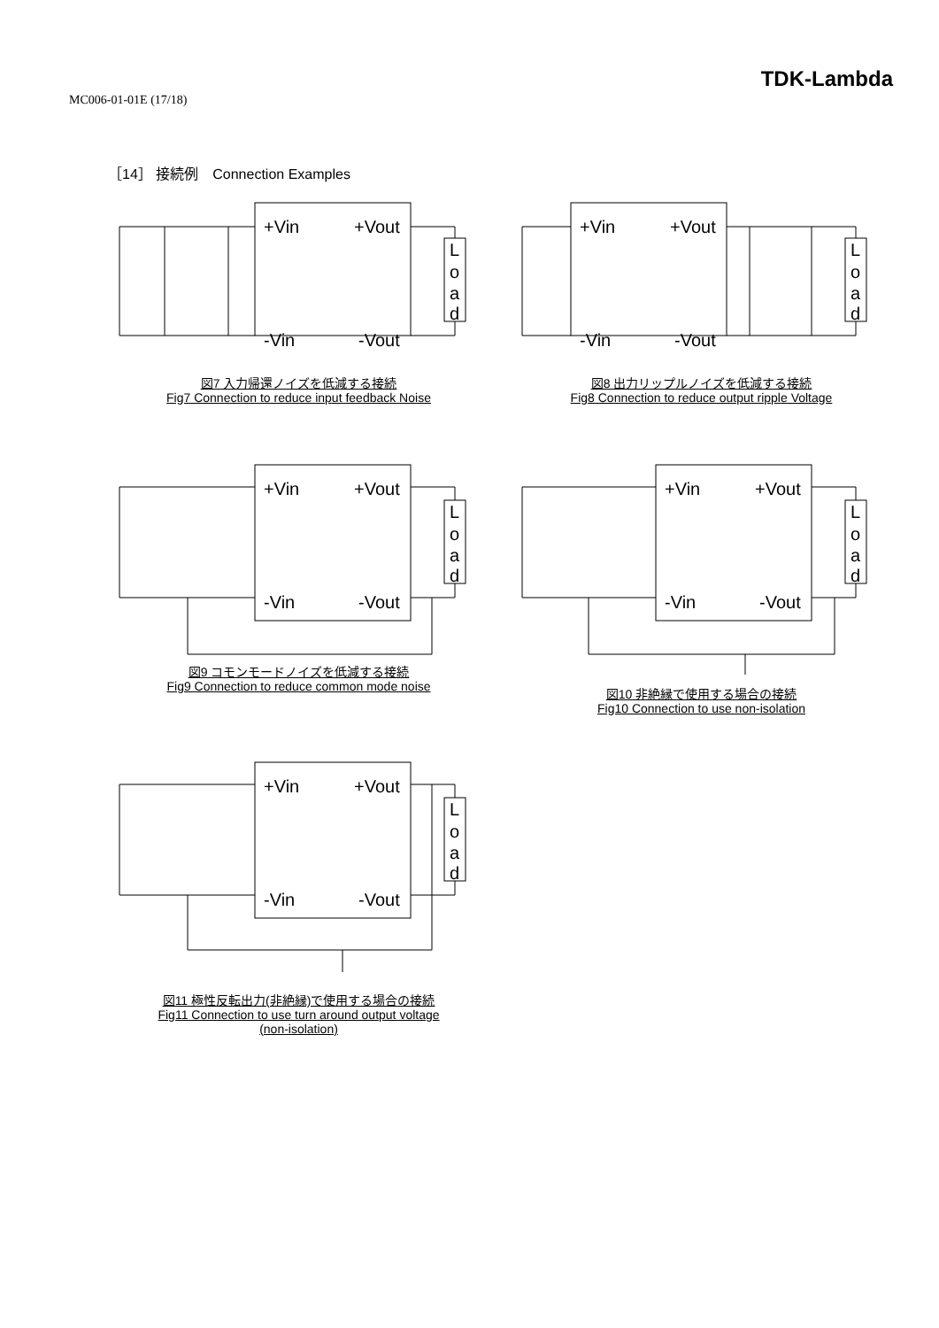MC006-01-01E (17/18)
TDK-Lambda
［14］ 接続例　Connection Examples
+Vin
+Vout
-Vin
-Vout
L
o
a
d
図7 入力帰還ノイズを低減する接続
Fig7 Connection to reduce input feedback Noise
+Vin
+Vout
-Vin
-Vout
L
o
a
d
図8 出力リップルノイズを低減する接続
Fig8 Connection to reduce output ripple Voltage
+Vin
+Vout
-Vin
-Vout
L
o
a
d
図9 コモンモードノイズを低減する接続
Fig9 Connection to reduce common mode noise
+Vin
+Vout
-Vin
-Vout
L
o
a
d
図10 非絶縁で使用する場合の接続
Fig10 Connection to use non-isolation
+Vin
+Vout
-Vin
-Vout
L
o
a
d
図11 極性反転出力(非絶縁)で使用する場合の接続
Fig11 Connection to use turn around output voltage
(non-isolation)